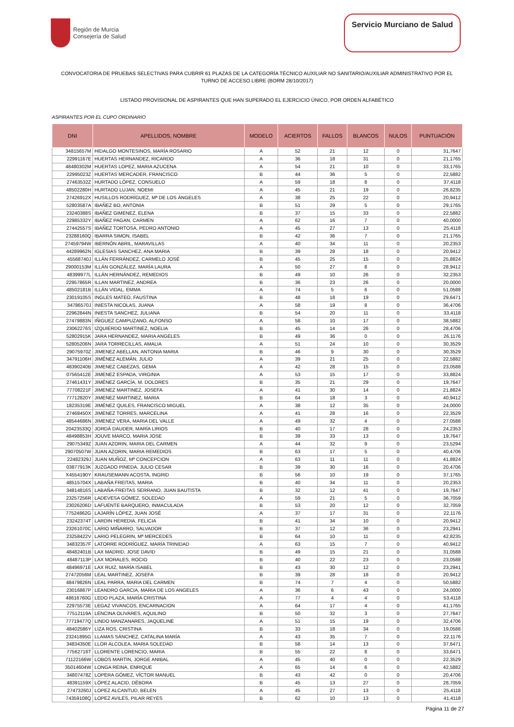Región de Murcia
Consejería de Salud
Servicio Murciano de Salud
CONVOCATORIA DE PRUEBAS SELECTIVAS PARA CUBRIR 61 PLAZAS DE LA CATEGORÍA TÉCNICO AUXILIAR NO SANITARIO/AUXILIAR ADMINISTRATIVO POR EL TURNO DE ACCESO LIBRE (BORM 28/10/2017)
LISTADO PROVISIONAL DE ASPIRANTES QUE HAN SUPERADO EL EJERCICIO ÚNICO, POR ORDEN ALFABÉTICO
ASPIRANTES POR EL CUPO ORDINARIO
| DNI | APELLIDOS, NOMBRE | MODELO | ACIERTOS | FALLOS | BLANCOS | NULOS | PUNTUACIÓN |
| --- | --- | --- | --- | --- | --- | --- | --- |
| 34815657M | HIDALGO MONTESINOS, MARÍA ROSARIO | A | 52 | 21 | 12 | 0 | 31,7647 |
| 22991167E | HUERTAS HERNANDEZ, RICARDO | A | 36 | 18 | 31 | 0 | 21,1765 |
| 48480302M | HUERTAS LOPEZ, MARIA AZUCENA | A | 54 | 21 | 10 | 0 | 33,1765 |
| 22995023Z | HUERTAS MERCADER, FRANCISCO | B | 44 | 36 | 5 | 0 | 22,5882 |
| 27463532Z | HURTADO LÓPEZ, CONSUELO | A | 59 | 18 | 8 | 0 | 37,4118 |
| 48502280H | HURTADO LUJAN, NOEMI | A | 45 | 21 | 19 | 0 | 26,8235 |
| 27426912X | HUSILLOS RODRÍGUEZ, Mª DE LOS ÁNGELES | A | 38 | 25 | 22 | 0 | 20,9412 |
| 52803587A | IBAÑEZ BO, ANTONIA | B | 51 | 29 | 5 | 0 | 29,1765 |
| 23240388S | IBAÑEZ GIMENEZ, ELENA | B | 37 | 15 | 33 | 0 | 22,5882 |
| 22985332Y | IBAÑEZ PAGAN, CARMEN | A | 62 | 16 | 7 | 0 | 40,0000 |
| 27442557S | IBAÑEZ TORTOSA, PEDRO ANTONIO | A | 45 | 27 | 13 | 0 | 25,4118 |
| 23288160Q | IBARRA SIMON, ISABEL | B | 42 | 36 | 7 | 0 | 21,1765 |
| 27459794W | IBERNÓN ABRIL, MARAVILLAS | A | 40 | 34 | 11 | 0 | 20,2353 |
| 44289962N | IGLESIAS SANCHEZ, ANA MARIA | B | 39 | 28 | 18 | 0 | 20,9412 |
| 45568740J | ILLÁN FERRÁNDEZ, CARMELO JOSÉ | B | 45 | 25 | 15 | 0 | 25,8824 |
| 29000153M | ILLÁN GONZÁLEZ, MARÍA LAURA | A | 50 | 27 | 8 | 0 | 28,9412 |
| 48399977L | ILLÁN HERNÁNDEZ, REMEDIOS | B | 49 | 10 | 26 | 0 | 32,2353 |
| 22957865R | ILLAN MARTINEZ, ANDREA | B | 36 | 23 | 26 | 0 | 20,0000 |
| 48502181B | ILLÁN VIDAL, EMMA | A | 74 | 5 | 6 | 0 | 51,0588 |
| 23019105S | INGLES MATEO, FAUSTINA | B | 48 | 18 | 19 | 0 | 29,6471 |
| 34786570J | INIESTA NICOLAS, JUANA | A | 58 | 19 | 8 | 0 | 36,4706 |
| 22962844N | INIESTA SANCHEZ, JULIANA | B | 54 | 20 | 11 | 0 | 33,4118 |
| 27479883N | IÑIGUEZ CAMPUZANO, ALFONSO | A | 58 | 10 | 17 | 0 | 38,5882 |
| 23062276S | IZQUIERDO MARTINEZ, NOELIA | B | 45 | 14 | 26 | 0 | 28,4706 |
| 52802915K | JARA HERNANDEZ, MARIA ANGELES | B | 49 | 36 | 0 | 0 | 26,1176 |
| 52805206N | JARA TORRECILLAS, AMALIA | A | 51 | 24 | 10 | 0 | 30,3529 |
| 29075970Z | JIMENEZ ABELLAN, ANTONIA MARIA | B | 46 | 9 | 30 | 0 | 30,3529 |
| 34791106H | JIMÉNEZ ALEMÁN, JULIO | A | 39 | 21 | 25 | 0 | 22,5882 |
| 48390240B | JIMENEZ CABEZAS, GEMA | A | 42 | 28 | 15 | 0 | 23,0588 |
| 07565412E | JIMENEZ ESPADA, VIRGINIA | A | 53 | 15 | 17 | 0 | 33,8824 |
| 27461431Y | JIMÉNEZ GARCÍA, M. DOLORES | B | 35 | 21 | 29 | 0 | 19,7647 |
| 77708221F | JIMENEZ MARTINEZ, JOSEFA | A | 41 | 30 | 14 | 0 | 21,8824 |
| 77712820Y | JIMENEZ MARTINEZ, MARIA | B | 64 | 18 | 3 | 0 | 40,9412 |
| 18235319E | JIMÉNEZ QUILES, FRANCISCO MIGUEL | A | 38 | 12 | 35 | 0 | 24,0000 |
| 27468450X | JIMENEZ TORRES, MARCELINA | A | 41 | 28 | 16 | 0 | 22,3529 |
| 48544686N | JIMENEZ VERA, MARIA DEL VALLE | A | 49 | 32 | 4 | 0 | 27,0588 |
| 20423533Q | JORDÁ DAUDER, MARÍA LIRIOS | B | 40 | 17 | 28 | 0 | 24,2353 |
| 48498853H | JOUVE MARCO, MARIA JOSE | B | 39 | 33 | 13 | 0 | 19,7647 |
| 29075349Z | JUAN AZORIN, MARIA DEL CARMEN | A | 44 | 32 | 9 | 0 | 23,5294 |
| 29070507W | JUAN AZORIN, MARIA REMEDIOS | B | 63 | 17 | 5 | 0 | 40,4706 |
| 22482329J | JUAN MUÑOZ, Mª CONCEPCION | A | 63 | 11 | 11 | 0 | 41,8824 |
| 03877913K | JUZGADO PINEDA, JULIO CESAR | B | 39 | 30 | 16 | 0 | 20,4706 |
| X4554190Y | KRAUSEMANN ACOSTA, INGRID | B | 56 | 10 | 19 | 0 | 37,1765 |
| 48515704X | LABAÑA FREITAS, MARIA | B | 40 | 34 | 11 | 0 | 20,2353 |
| 34814816S | LABAÑA-FREITAS SERRANO, JUAN BAUTISTA | B | 32 | 12 | 41 | 0 | 19,7647 |
| 23257256R | LADEVESA GÓMEZ, SOLEDAD | A | 59 | 21 | 5 | 0 | 36,7059 |
| 23026206D | LAFUENTE BARQUERO, INMACULADA | B | 53 | 20 | 12 | 0 | 32,7059 |
| 77524862G | LAJARÍN LÓPEZ, JUAN JOSÉ | A | 37 | 17 | 31 | 0 | 22,1176 |
| 23242374T | LARDIN HEREDIA, FELICIA | B | 41 | 34 | 10 | 0 | 20,9412 |
| 23261070C | LARIO MIÑARRO, SALVADOR | B | 37 | 12 | 36 | 0 | 23,2941 |
| 23258422V | LARIO PELEGRIN, Mª MERCEDES | B | 64 | 10 | 11 | 0 | 42,8235 |
| 34832357F | LATORRE RODRÍGUEZ, MARÍA TRINIDAD | A | 63 | 15 | 7 | 0 | 40,9412 |
| 48482401B | LAX MADRID, JOSE DAVID | B | 49 | 15 | 21 | 0 | 31,0588 |
| 48487113P | LAX MORALES, ROCIO | B | 40 | 22 | 23 | 0 | 23,0588 |
| 48496971E | LAX RUIZ, MARÍA ISABEL | B | 43 | 30 | 12 | 0 | 23,2941 |
| 27472056M | LEAL MARTINEZ, JOSEFA | B | 39 | 28 | 18 | 0 | 20,9412 |
| 48479826N | LEAL PARRA, MARIA DEL CARMEN | B | 74 | 7 | 4 | 0 | 50,5882 |
| 23016867P | LEANDRO GARCIA, MARIA DE LOS ANGELES | A | 36 | 6 | 43 | 0 | 24,0000 |
| 48616760G | LEDO PLAZA, MARÍA CRISTINA | A | 77 | 4 | 4 | 0 | 53,4118 |
| 22975573E | LEGAZ VIVANCOS, ENCARNACION | A | 64 | 17 | 4 | 0 | 41,1765 |
| 77512119A | LENCINA OLIVARES, AQUILINO | B | 50 | 32 | 3 | 0 | 27,7647 |
| 77719477Q | LINDO MANZANARES, JAQUELINE | A | 51 | 15 | 19 | 0 | 32,4706 |
| 48402586Y | LIZA ROS, CRISTINA | B | 33 | 18 | 34 | 0 | 19,0588 |
| 23241895G | LLAMAS SÁNCHEZ, CATALINA MARÍA | A | 43 | 35 | 7 | 0 | 22,1176 |
| 34834350E | LLOR ALCOLEA, MARIA SOLEDAD | B | 58 | 14 | 13 | 0 | 37,6471 |
| 77562716T | LLORENTE LORENCIO, MARIA | B | 55 | 22 | 8 | 0 | 33,6471 |
| 71122166W | LOBOS MARTIN, JORGE ANIBAL | A | 45 | 40 | 0 | 0 | 22,3529 |
| 35014604W | LONGA REINA, ENRIQUE | A | 65 | 14 | 6 | 0 | 42,5882 |
| 34807478Z | LOPERA GÓMEZ, VÍCTOR MANUEL | B | 43 | 42 | 0 | 0 | 20,4706 |
| 48391159X | LÓPEZ ALACID, DÉBORA | B | 45 | 13 | 27 | 0 | 28,7059 |
| 27473260J | LOPEZ ALCANTUD, BELEN | A | 45 | 27 | 13 | 0 | 25,4118 |
| 74359108Q | LOPEZ AVILES, PILAR REYES | B | 62 | 10 | 13 | 0 | 41,4118 |
Página 11 de 27